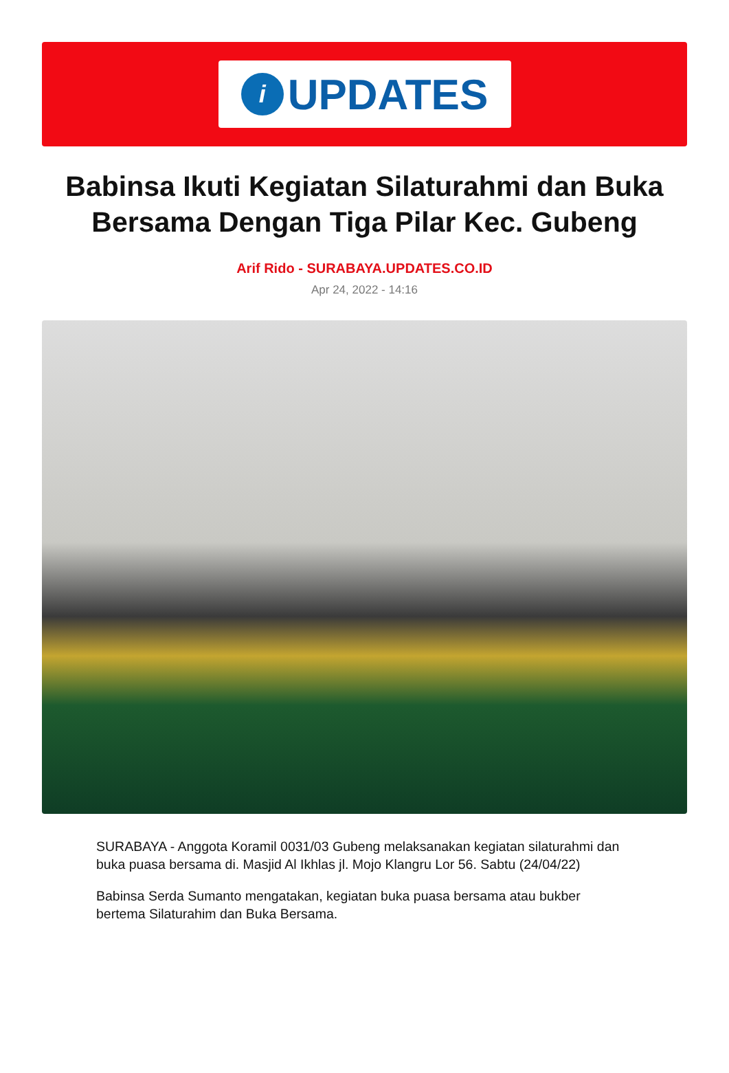i
UPDATES
Babinsa Ikuti Kegiatan Silaturahmi dan Buka Bersama Dengan Tiga Pilar Kec. Gubeng
Arif Rido - SURABAYA.UPDATES.CO.ID
Apr 24, 2022 - 14:16
SURABAYA - Anggota Koramil 0031/03 Gubeng melaksanakan kegiatan silaturahmi dan buka puasa bersama di. Masjid Al Ikhlas jl. Mojo Klangru Lor 56. Sabtu (24/04/22)
Babinsa Serda Sumanto mengatakan, kegiatan buka puasa bersama atau bukber bertema Silaturahim dan Buka Bersama.